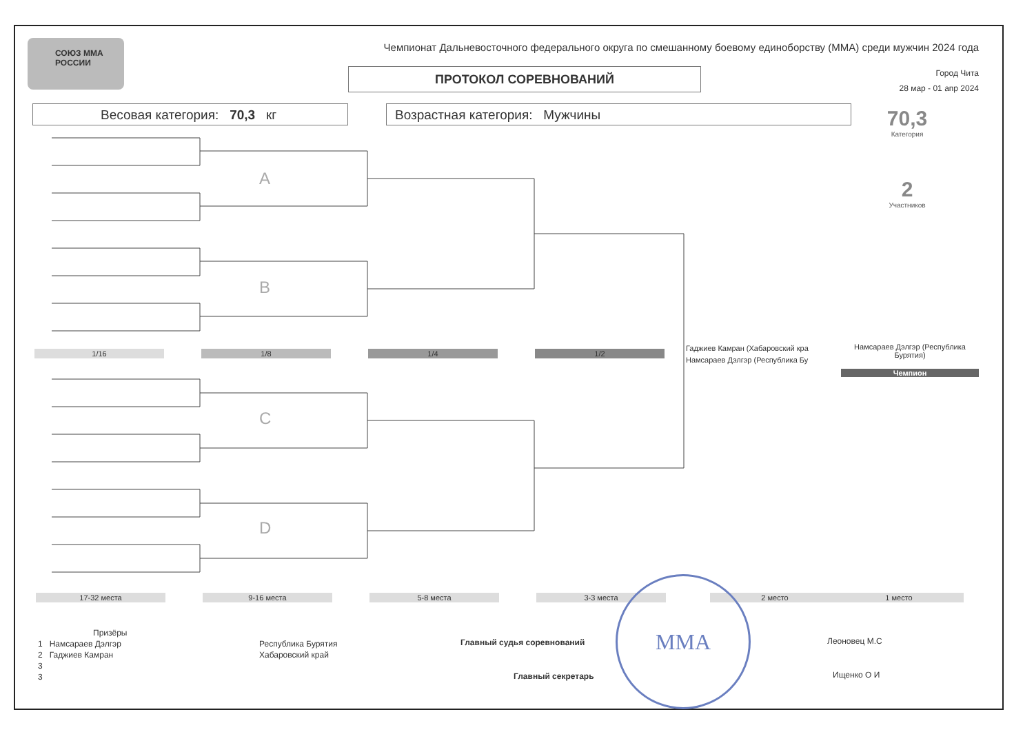СОЮЗ ММА РОССИИ Чемпионат Дальневосточного федерального округа по смешанному боевому единоборству (ММА) среди мужчин 2024 года
ПРОТОКОЛ СОРЕВНОВАНИЙ
Город Чита
28 мар - 01 апр 2024
Весовая категория: 70,3 кг Возрастная категория: Мужчины
70,3
Категория
2
Участников
A
B
C
D
1/16 1/8 1/4 1/2
Гаджиев Камран (Хабаровский кра
Намсараев Дэлгэр (Республика Бу
Намсараев Дэлгэр (Республика Бурятия)
Чемпион
17-32 места 9-16 места 5-8 места 3-3 места 2 место 1 место
Призёры
1 Намсараев Дэлгэр
2 Гаджиев Камран
3
3
Республика Бурятия
Хабаровский край
Главный судья соревнований Леоновец М.С
Главный секретарь Ищенко О И
ММА